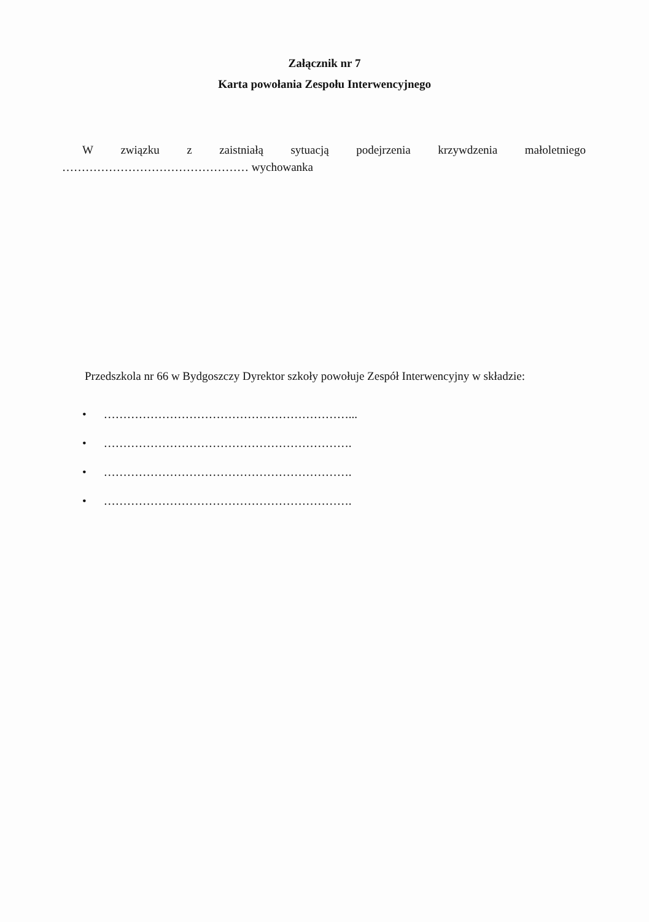Załącznik nr 7
Karta powołania Zespołu Interwencyjnego
W związku z zaistniałą sytuacją podejrzenia krzywdzenia małoletniego
………………………………………… wychowanka
Przedszkola nr 66 w Bydgoszczy Dyrektor szkoły powołuje Zespół Interwencyjny w składzie:
• ………………………………………………………...
• ……………………………………………………….
• ……………………………………………………….
• ……………………………………………………….